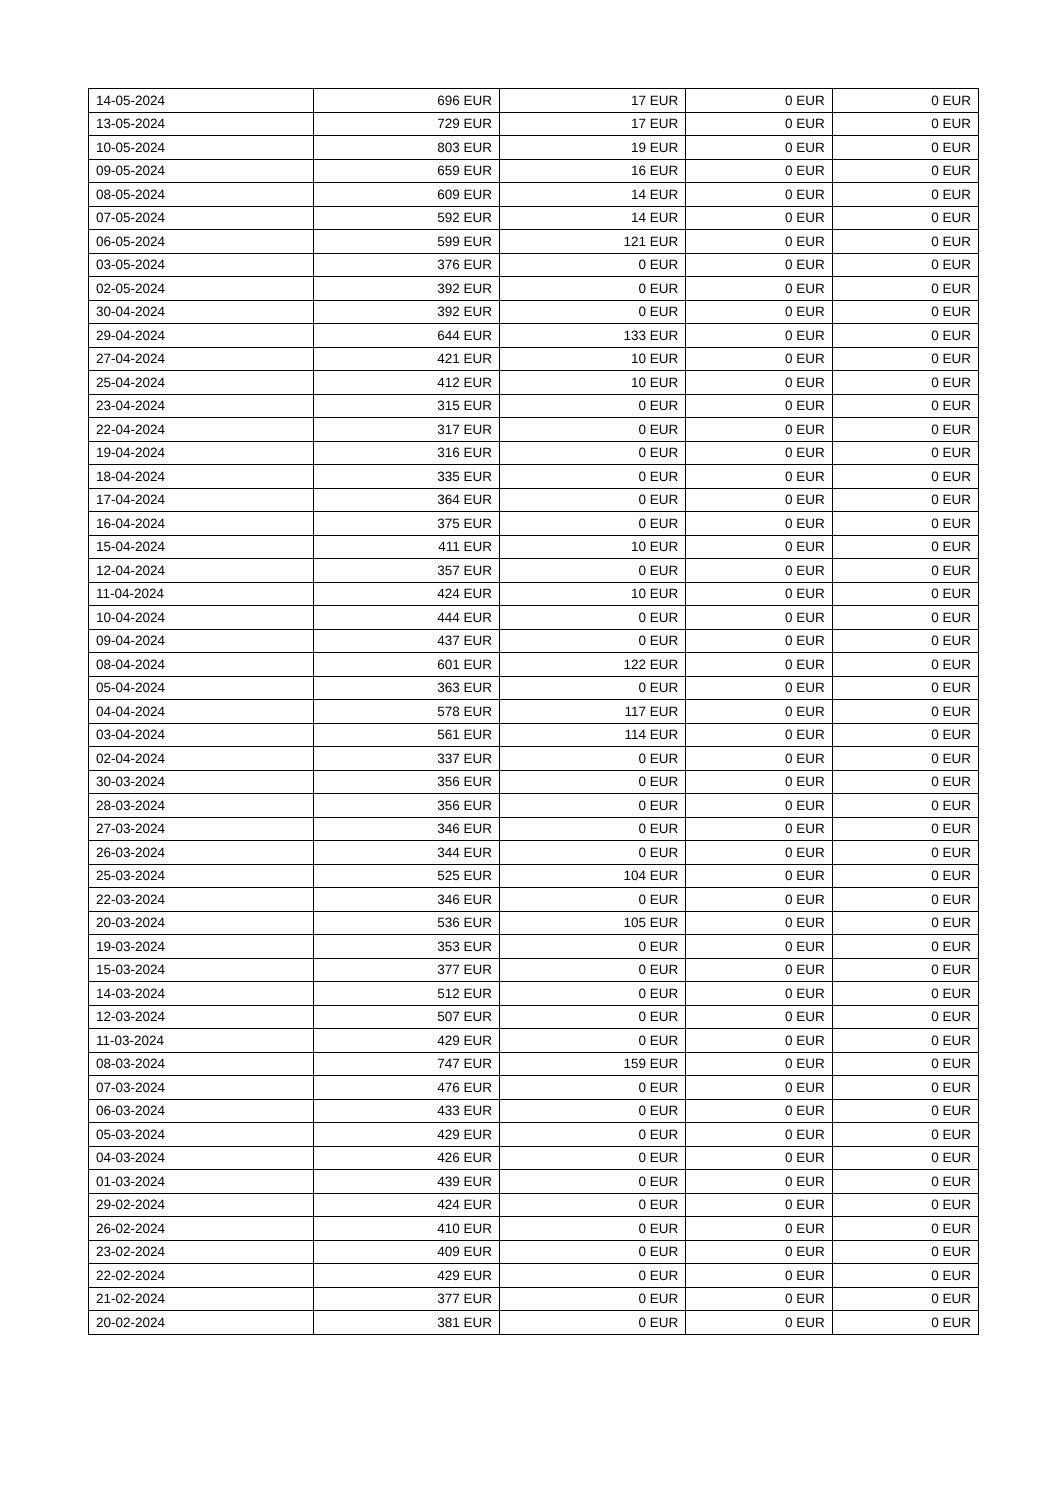| 14-05-2024 | 696 EUR | 17 EUR | 0 EUR | 0 EUR |
| 13-05-2024 | 729 EUR | 17 EUR | 0 EUR | 0 EUR |
| 10-05-2024 | 803 EUR | 19 EUR | 0 EUR | 0 EUR |
| 09-05-2024 | 659 EUR | 16 EUR | 0 EUR | 0 EUR |
| 08-05-2024 | 609 EUR | 14 EUR | 0 EUR | 0 EUR |
| 07-05-2024 | 592 EUR | 14 EUR | 0 EUR | 0 EUR |
| 06-05-2024 | 599 EUR | 121 EUR | 0 EUR | 0 EUR |
| 03-05-2024 | 376 EUR | 0 EUR | 0 EUR | 0 EUR |
| 02-05-2024 | 392 EUR | 0 EUR | 0 EUR | 0 EUR |
| 30-04-2024 | 392 EUR | 0 EUR | 0 EUR | 0 EUR |
| 29-04-2024 | 644 EUR | 133 EUR | 0 EUR | 0 EUR |
| 27-04-2024 | 421 EUR | 10 EUR | 0 EUR | 0 EUR |
| 25-04-2024 | 412 EUR | 10 EUR | 0 EUR | 0 EUR |
| 23-04-2024 | 315 EUR | 0 EUR | 0 EUR | 0 EUR |
| 22-04-2024 | 317 EUR | 0 EUR | 0 EUR | 0 EUR |
| 19-04-2024 | 316 EUR | 0 EUR | 0 EUR | 0 EUR |
| 18-04-2024 | 335 EUR | 0 EUR | 0 EUR | 0 EUR |
| 17-04-2024 | 364 EUR | 0 EUR | 0 EUR | 0 EUR |
| 16-04-2024 | 375 EUR | 0 EUR | 0 EUR | 0 EUR |
| 15-04-2024 | 411 EUR | 10 EUR | 0 EUR | 0 EUR |
| 12-04-2024 | 357 EUR | 0 EUR | 0 EUR | 0 EUR |
| 11-04-2024 | 424 EUR | 10 EUR | 0 EUR | 0 EUR |
| 10-04-2024 | 444 EUR | 0 EUR | 0 EUR | 0 EUR |
| 09-04-2024 | 437 EUR | 0 EUR | 0 EUR | 0 EUR |
| 08-04-2024 | 601 EUR | 122 EUR | 0 EUR | 0 EUR |
| 05-04-2024 | 363 EUR | 0 EUR | 0 EUR | 0 EUR |
| 04-04-2024 | 578 EUR | 117 EUR | 0 EUR | 0 EUR |
| 03-04-2024 | 561 EUR | 114 EUR | 0 EUR | 0 EUR |
| 02-04-2024 | 337 EUR | 0 EUR | 0 EUR | 0 EUR |
| 30-03-2024 | 356 EUR | 0 EUR | 0 EUR | 0 EUR |
| 28-03-2024 | 356 EUR | 0 EUR | 0 EUR | 0 EUR |
| 27-03-2024 | 346 EUR | 0 EUR | 0 EUR | 0 EUR |
| 26-03-2024 | 344 EUR | 0 EUR | 0 EUR | 0 EUR |
| 25-03-2024 | 525 EUR | 104 EUR | 0 EUR | 0 EUR |
| 22-03-2024 | 346 EUR | 0 EUR | 0 EUR | 0 EUR |
| 20-03-2024 | 536 EUR | 105 EUR | 0 EUR | 0 EUR |
| 19-03-2024 | 353 EUR | 0 EUR | 0 EUR | 0 EUR |
| 15-03-2024 | 377 EUR | 0 EUR | 0 EUR | 0 EUR |
| 14-03-2024 | 512 EUR | 0 EUR | 0 EUR | 0 EUR |
| 12-03-2024 | 507 EUR | 0 EUR | 0 EUR | 0 EUR |
| 11-03-2024 | 429 EUR | 0 EUR | 0 EUR | 0 EUR |
| 08-03-2024 | 747 EUR | 159 EUR | 0 EUR | 0 EUR |
| 07-03-2024 | 476 EUR | 0 EUR | 0 EUR | 0 EUR |
| 06-03-2024 | 433 EUR | 0 EUR | 0 EUR | 0 EUR |
| 05-03-2024 | 429 EUR | 0 EUR | 0 EUR | 0 EUR |
| 04-03-2024 | 426 EUR | 0 EUR | 0 EUR | 0 EUR |
| 01-03-2024 | 439 EUR | 0 EUR | 0 EUR | 0 EUR |
| 29-02-2024 | 424 EUR | 0 EUR | 0 EUR | 0 EUR |
| 26-02-2024 | 410 EUR | 0 EUR | 0 EUR | 0 EUR |
| 23-02-2024 | 409 EUR | 0 EUR | 0 EUR | 0 EUR |
| 22-02-2024 | 429 EUR | 0 EUR | 0 EUR | 0 EUR |
| 21-02-2024 | 377 EUR | 0 EUR | 0 EUR | 0 EUR |
| 20-02-2024 | 381 EUR | 0 EUR | 0 EUR | 0 EUR |